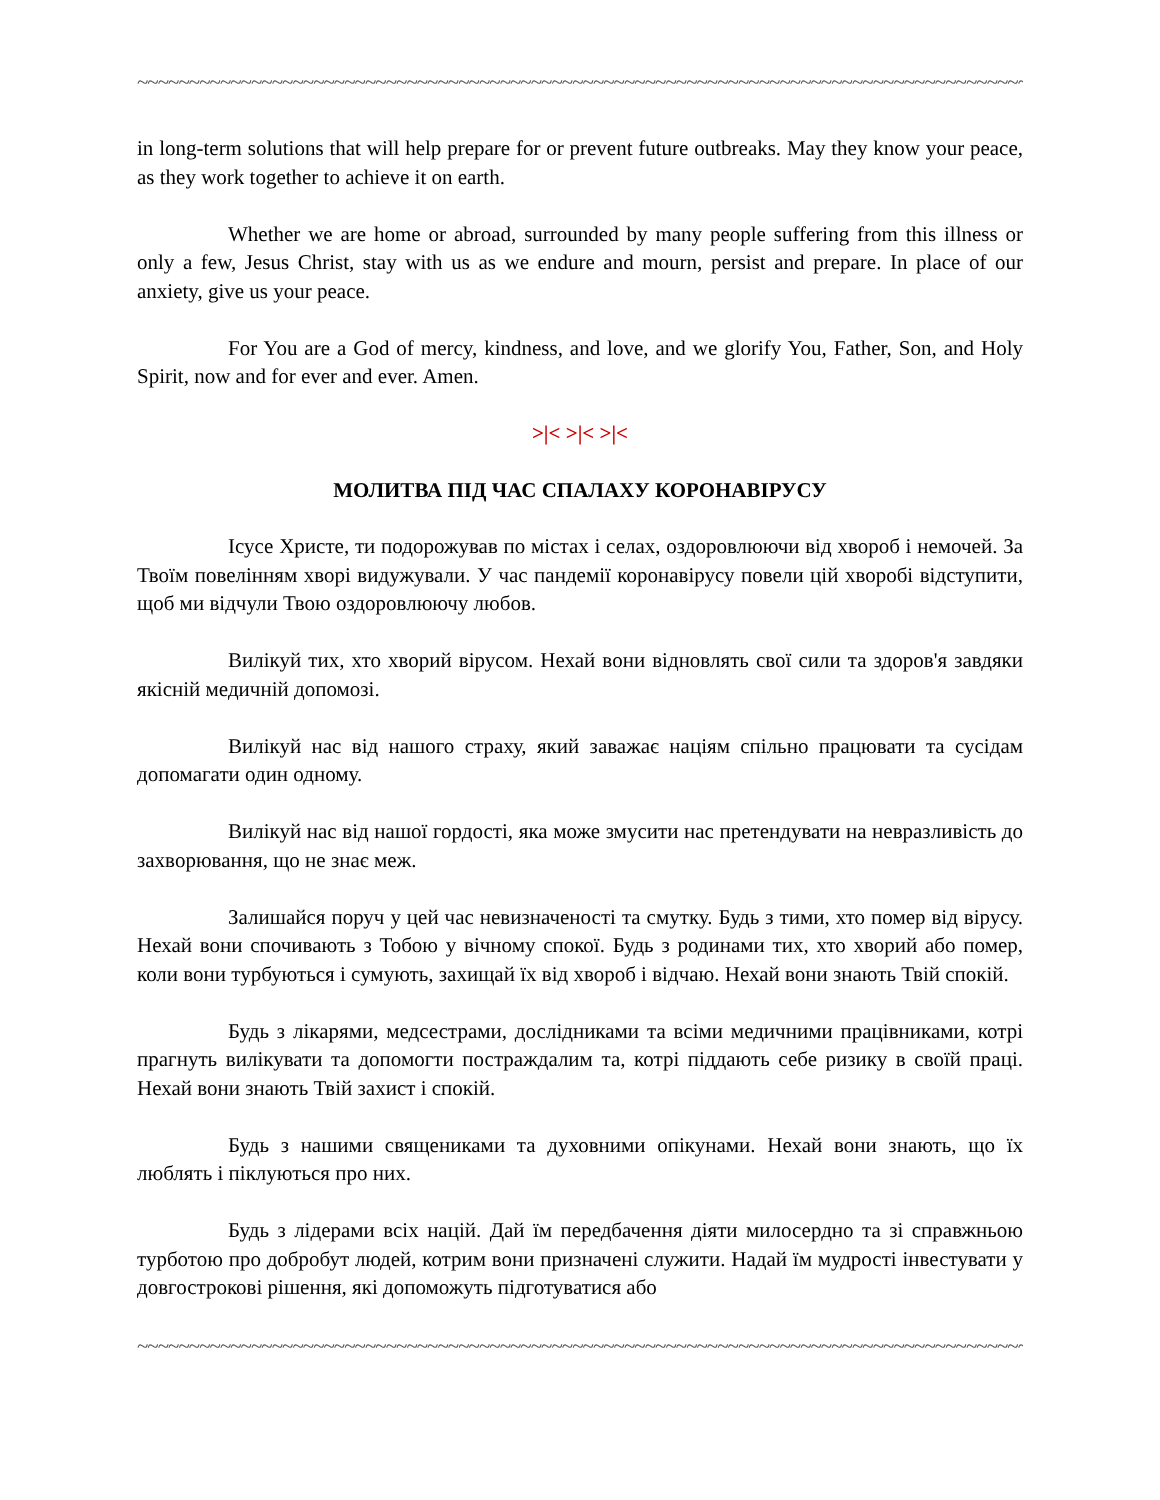~~~~~~~~~~~~~~~~~~~~~~~~~~~~~~~~~~~~~~~~~~~~~~~~~~~~~~~~~~~~~~~~~~~~~~~~~~~~~~~~~~~~~~~~~~~~~~~
in long-term solutions that will help prepare for or prevent future outbreaks. May they know your peace, as they work together to achieve it on earth.
Whether we are home or abroad, surrounded by many people suffering from this illness or only a few, Jesus Christ, stay with us as we endure and mourn, persist and prepare. In place of our anxiety, give us your peace.
For You are a God of mercy, kindness, and love, and we glorify You, Father, Son, and Holy Spirit, now and for ever and ever. Amen.
>|< >|< >|<
МОЛИТВА ПІД ЧАС СПАЛАХУ КОРОНАВІРУСУ
Ісусе Христе, ти подорожував по містах і селах, оздоровлюючи від хвороб і немочей. За Твоїм повелінням хворі видужували. У час пандемії коронавірусу повели цій хворобі відступити, щоб ми відчули Твою оздоровлюючу любов.
Вилікуй тих, хто хворий вірусом. Нехай вони відновлять свої сили та здоров'я завдяки якісній медичній допомозі.
Вилікуй нас від нашого страху, який заважає націям спільно працювати та сусідам допомагати один одному.
Вилікуй нас від нашої гордості, яка може змусити нас претендувати на невразливість до захворювання, що не знає меж.
Залишайся поруч у цей час невизначеності та смутку. Будь з тими, хто помер від вірусу. Нехай вони спочивають з Тобою у вічному спокої. Будь з родинами тих, хто хворий або помер, коли вони турбуються і сумують, захищай їх від хвороб і відчаю. Нехай вони знають Твій спокій.
Будь з лікарями, медсестрами, дослідниками та всіми медичними працівниками, котрі прагнуть вилікувати та допомогти постраждалим та, котрі піддають себе ризику в своїй праці. Нехай вони знають Твій захист і спокій.
Будь з нашими священиками та духовними опікунами. Нехай вони знають, що їх люблять і піклуються про них.
Будь з лідерами всіх націй. Дай їм передбачення діяти милосердно та зі справжньою турботою про добробут людей, котрим вони призначені служити. Надай їм мудрості інвестувати у довгострокові рішення, які допоможуть підготуватися або
~~~~~~~~~~~~~~~~~~~~~~~~~~~~~~~~~~~~~~~~~~~~~~~~~~~~~~~~~~~~~~~~~~~~~~~~~~~~~~~~~~~~~~~~~~~~~~~